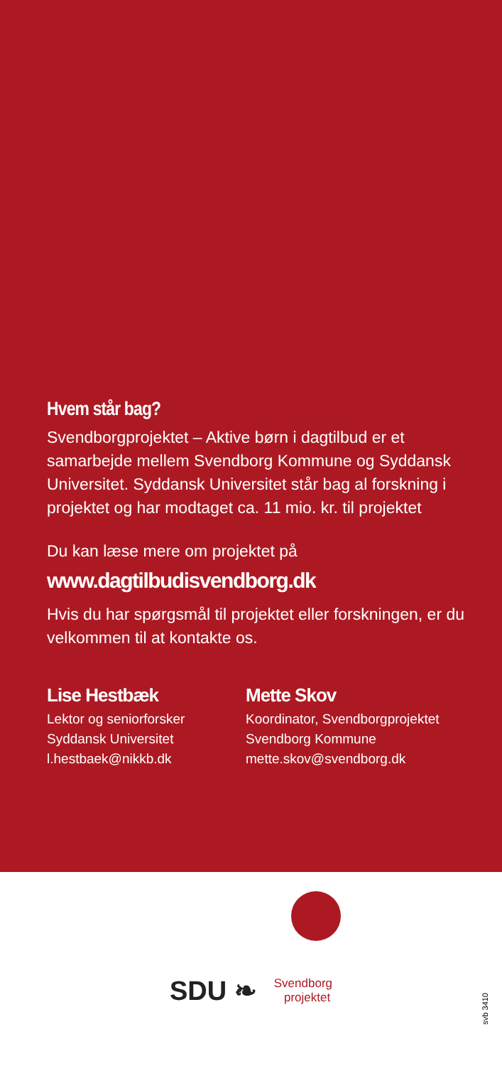Hvem står bag?
Svendborgprojektet – Aktive børn i dagtilbud er et samarbejde mellem Svendborg Kommune og Syddansk Universitet. Syddansk Universitet står bag al forskning i projektet og har modtaget ca. 11 mio. kr. til projektet
Du kan læse mere om projektet på
www.dagtilbudisvendborg.dk
Hvis du har spørgsmål til projektet eller forskningen, er du velkommen til at kontakte os.
Lise Hestbæk
Lektor og seniorforsker
Syddansk Universitet
l.hestbaek@nikkb.dk
Mette Skov
Koordinator, Svendborgprojektet
Svendborg Kommune
mette.skov@svendborg.dk
SDU ❧
Svendborg
projektet
svb 3410